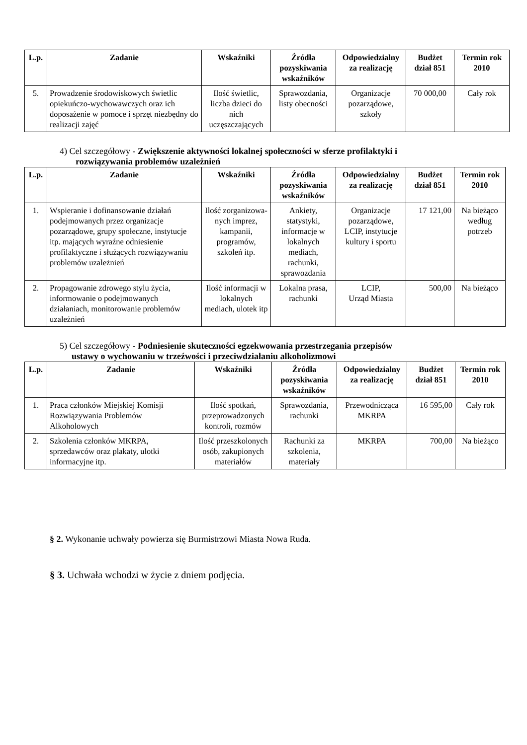| L.p. | Zadanie | Wskaźniki | Źródła pozyskiwania wskaźników | Odpowiedzialny za realizację | Budżet dział 851 | Termin rok 2010 |
| --- | --- | --- | --- | --- | --- | --- |
| 5. | Prowadzenie środowiskowych świetlic opiekuńczo-wychowawczych oraz ich doposażenie w pomoce i sprzęt niezbędny do realizacji zajęć | Ilość świetlic, liczba dzieci do nich uczęszczających | Sprawozdania, listy obecności | Organizacje pozarządowe, szkoły | 70 000,00 | Cały rok |
4) Cel szczegółowy - Zwiększenie aktywności lokalnej społeczności w sferze profilaktyki i
rozwiązywania problemów uzależnień
| L.p. | Zadanie | Wskaźniki | Źródła pozyskiwania wskaźników | Odpowiedzialny za realizację | Budżet dział 851 | Termin rok 2010 |
| --- | --- | --- | --- | --- | --- | --- |
| 1. | Wspieranie i dofinansowanie działań podejmowanych przez organizacje pozarządowe, grupy społeczne, instytucje itp. mających wyraźne odniesienie profilaktyczne i służących rozwiązywaniu problemów uzależnień | Ilość zorganizowa-nych imprez, kampanii, programów, szkoleń itp. | Ankiety, statystyki, informacje w lokalnych mediach, rachunki, sprawozdania | Organizacje pozarządowe, LCIP, instytucje kultury i sportu | 17 121,00 | Na bieżąco według potrzeb |
| 2. | Propagowanie zdrowego stylu życia, informowanie o podejmowanych działaniach, monitorowanie problemów uzależnień | Ilość informacji w lokalnych mediach, ulotek itp | Lokalna prasa, rachunki | LCIP, Urząd Miasta | 500,00 | Na bieżąco |
5) Cel szczegółowy - Podniesienie skuteczności egzekwowania przestrzegania przepisów
ustawy o wychowaniu w trzeźwości i przeciwdziałaniu alkoholizmowi
| L.p. | Zadanie | Wskaźniki | Źródła pozyskiwania wskaźników | Odpowiedzialny za realizację | Budżet dział 851 | Termin rok 2010 |
| --- | --- | --- | --- | --- | --- | --- |
| 1. | Praca członków Miejskiej Komisji Rozwiązywania Problemów Alkoholowych | Ilość spotkań, przeprowadzonych kontroli, rozmów | Sprawozdania, rachunki | Przewodnicząca MKRPA | 16 595,00 | Cały rok |
| 2. | Szkolenia członków MKRPA, sprzedawców oraz plakaty, ulotki informacyjne itp. | Ilość przeszkolonych osób, zakupionych materiałów | Rachunki za szkolenia, materiały | MKRPA | 700,00 | Na bieżąco |
§ 2. Wykonanie uchwały powierza się Burmistrzowi Miasta Nowa Ruda.
§ 3. Uchwała wchodzi w życie z dniem podjęcia.